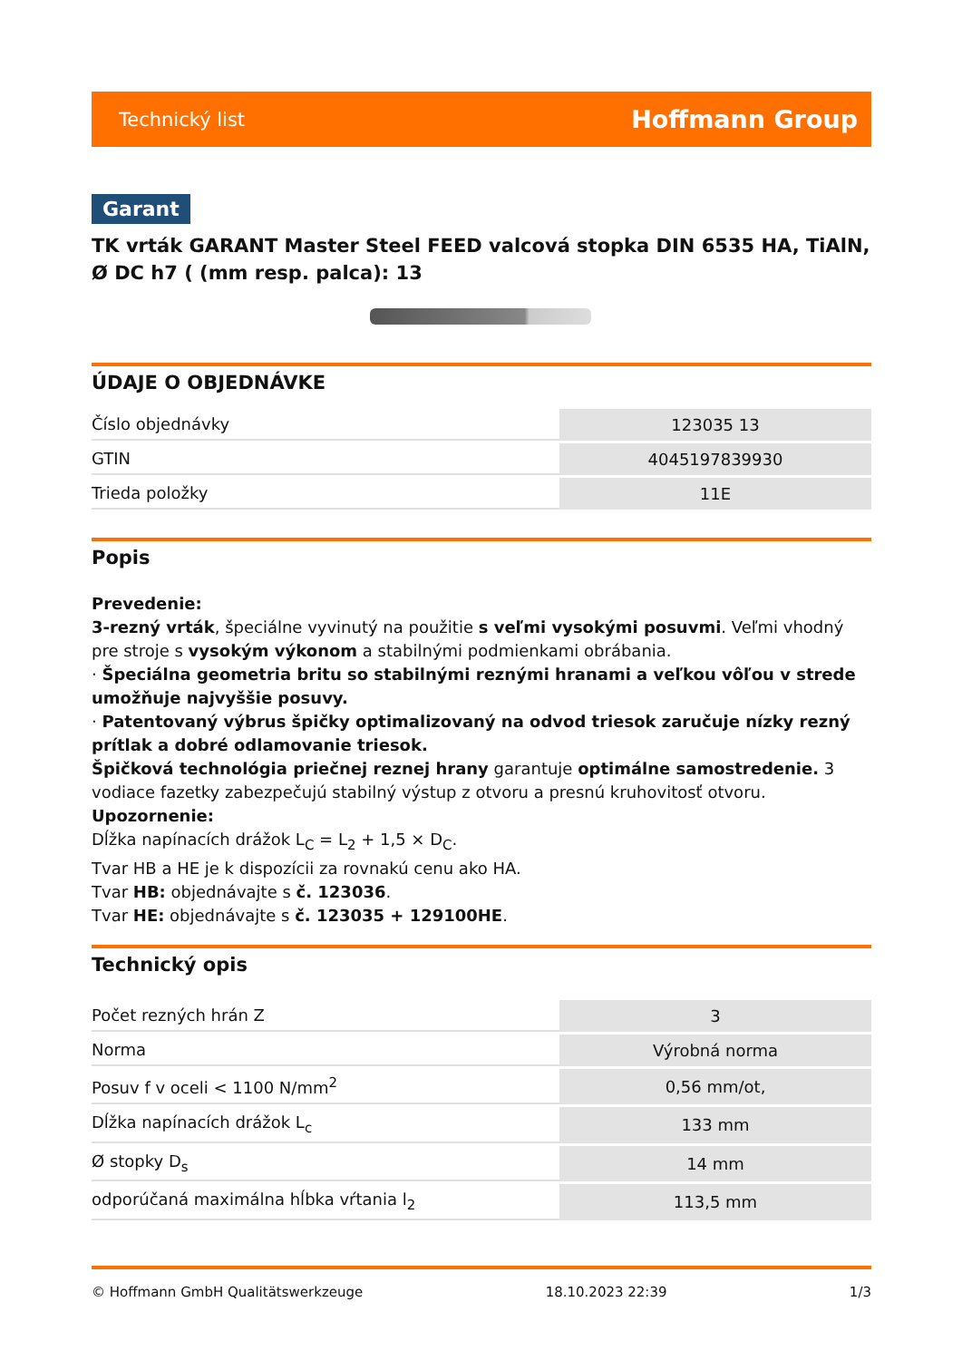Technický list Hoffmann Group
Garant
TK vrták GARANT Master Steel FEED valcová stopka DIN 6535 HA, TiAlN, Ø DC h7 ( (mm resp. palca): 13
ÚDAJE O OBJEDNÁVKE
| Číslo objednávky | 123035 13 |
| GTIN | 4045197839930 |
| Trieda položky | 11E |
Popis
Prevedenie:
3-rezný vrták, špeciálne vyvinutý na použitie s veľmi vysokými posuvmi. Veľmi vhodný pre stroje s vysokým výkonom a stabilnými podmienkami obrábania.
· Špeciálna geometria britu so stabilnými reznými hranami a veľkou vôľou v strede umožňuje najvyššie posuvy.
· Patentovaný výbrus špičky optimalizovaný na odvod triesok zaručuje nízky rezný prítlak a dobré odlamovanie triesok.
Špičková technológia priečnej reznej hrany garantuje optimálne samostredenie. 3 vodiace fazetky zabezpečujú stabilný výstup z otvoru a presnú kruhovitosť otvoru.
Upozornenie:
Dĺžka napínacích drážok L<sub>C</sub> = L<sub>2</sub> + 1,5 × D<sub>C</sub>.
Tvar HB a HE je k dispozícii za rovnakú cenu ako HA.
Tvar HB: objednávajte s č. 123036.
Tvar HE: objednávajte s č. 123035 + 129100HE.
Technický opis
| Počet rezných hrán Z | 3 |
| Norma | Výrobná norma |
| Posuv f v oceli < 1100 N/mm<sup>2</sup> | 0,56 mm/ot, |
| Dĺžka napínacích drážok L<sub>c</sub> | 133 mm |
| Ø stopky D<sub>s</sub> | 14 mm |
| odporúčaná maximálna hĺbka vŕtania l<sub>2</sub> | 113,5 mm |
© Hoffmann GmbH Qualitätswerkzeuge 18.10.2023 22:39 1/3